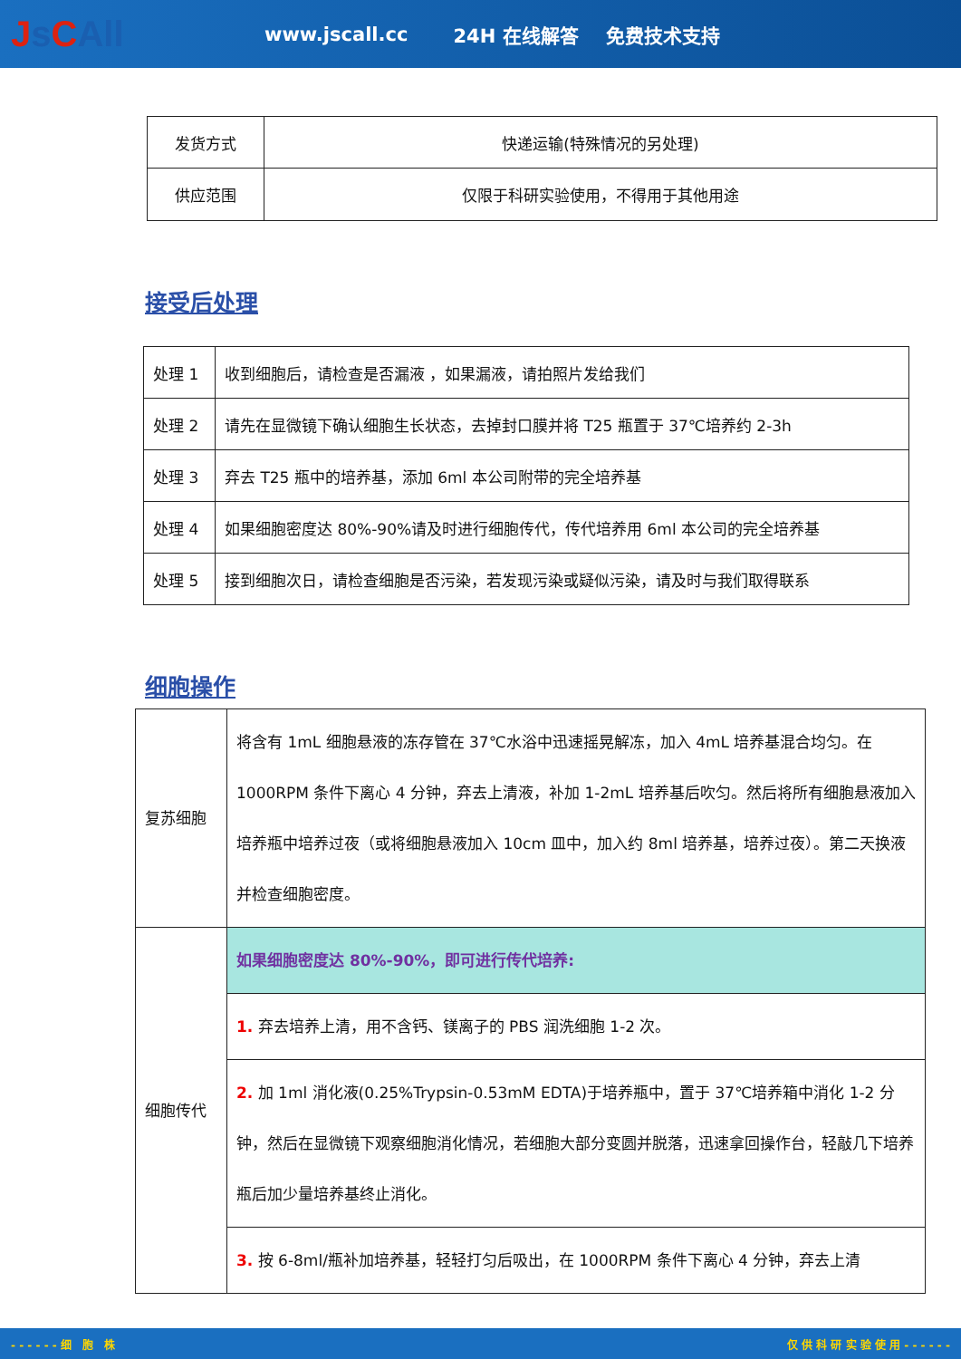Js CAll
www.jscall.cc 24H 在线解答 免费技术支持
| 发货方式 | 快递运输(特殊情况的另处理) |
| 供应范围 | 仅限于科研实验使用，不得用于其他用途 |
接受后处理
| 处理 1 | 收到细胞后，请检查是否漏液 ，如果漏液，请拍照片发给我们 |
| 处理 2 | 请先在显微镜下确认细胞生长状态，去掉封口膜并将 T25 瓶置于 37℃培养约 2-3h |
| 处理 3 | 弃去 T25 瓶中的培养基，添加 6ml 本公司附带的完全培养基 |
| 处理 4 | 如果细胞密度达 80%-90%请及时进行细胞传代，传代培养用 6ml 本公司的完全培养基 |
| 处理 5 | 接到细胞次日，请检查细胞是否污染，若发现污染或疑似污染，请及时与我们取得联系 |
细胞操作
| 复苏细胞 | 将含有 1mL 细胞悬液的冻存管在 37℃水浴中迅速摇晃解冻，加入 4mL 培养基混合均匀。在 1000RPM 条件下离心 4 分钟，弃去上清液，补加 1-2mL 培养基后吹匀。然后将所有细胞悬液加入培养瓶中培养过夜（或将细胞悬液加入 10cm 皿中，加入约 8ml 培养基，培养过夜）。第二天换液并检查细胞密度。 |
| 细胞传代 | 如果细胞密度达 80%-90%，即可进行传代培养: |
| | 1. 弃去培养上清，用不含钙、镁离子的 PBS 润洗细胞 1-2 次。 |
| | 2. 加 1ml 消化液(0.25%Trypsin-0.53mM EDTA)于培养瓶中，置于 37℃培养箱中消化 1-2 分钟，然后在显微镜下观察细胞消化情况，若细胞大部分变圆并脱落，迅速拿回操作台，轻敲几下培养瓶后加少量培养基终止消化。 |
| | 3. 按 6-8ml/瓶补加培养基，轻轻打匀后吸出，在 1000RPM 条件下离心 4 分钟，弃去上清 |
- - - - - - 细　胞　株 仅 供 科 研 实 验 使 用 - - - - - -